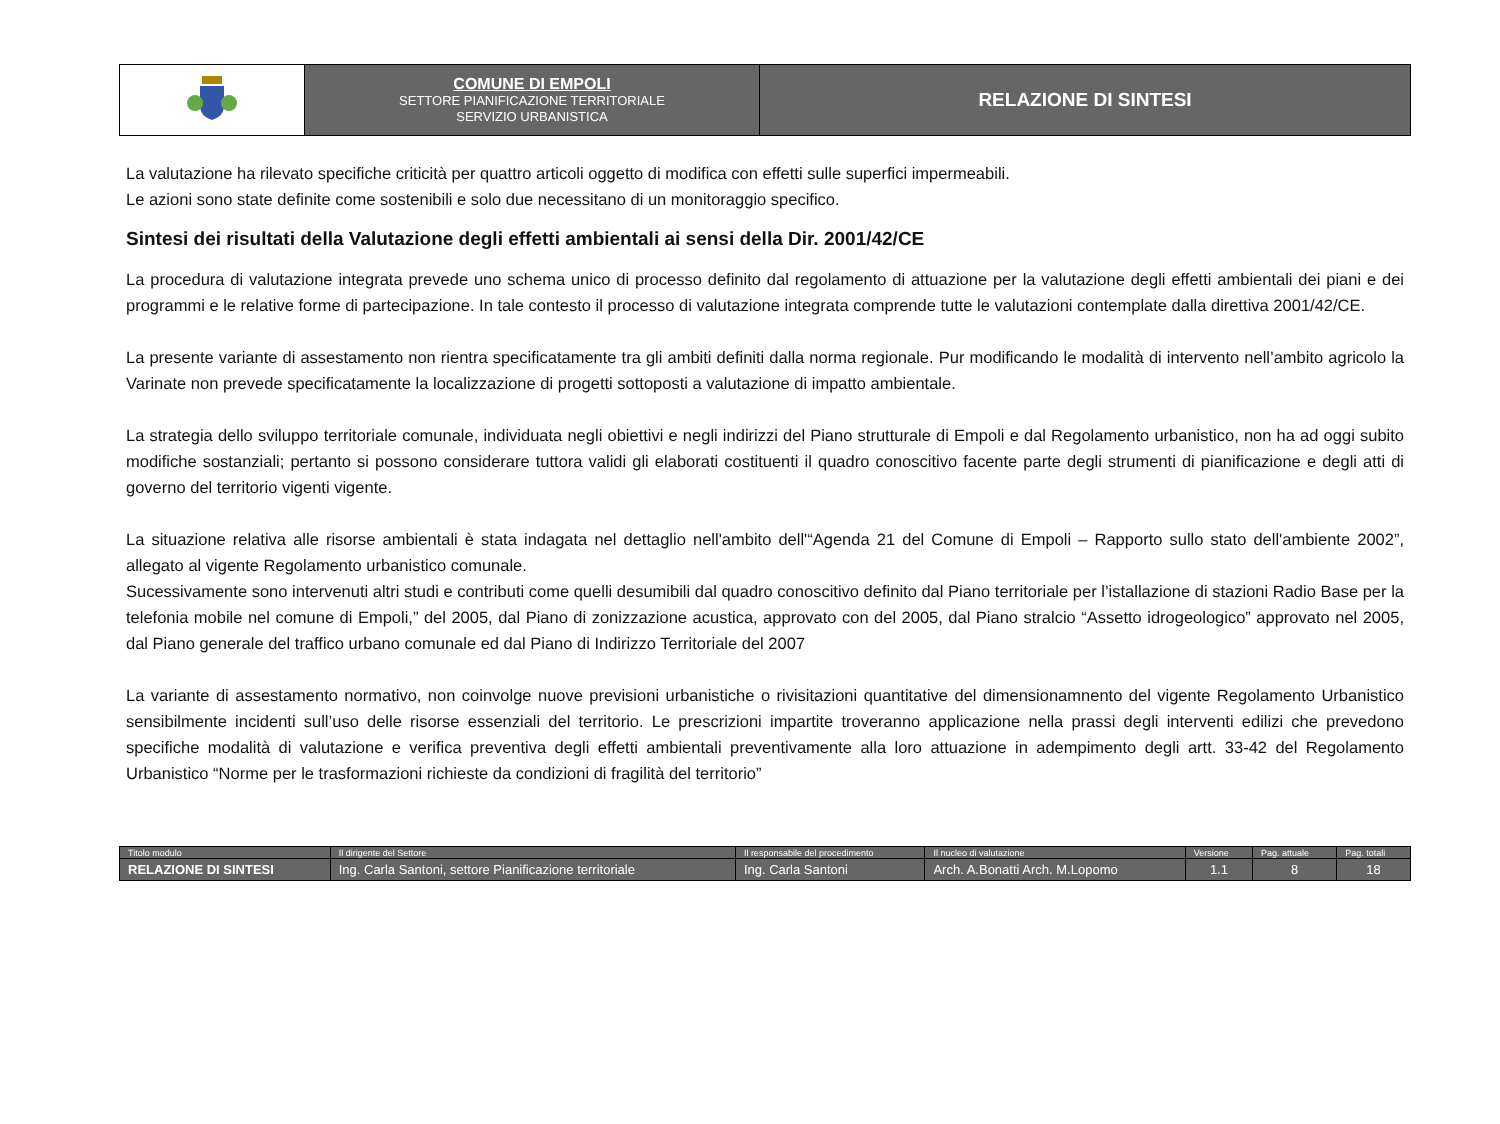| | COMUNE DI EMPOLI SETTORE PIANIFICAZIONE TERRITORIALE SERVIZIO URBANISTICA | RELAZIONE DI SINTESI |
La valutazione ha rilevato specifiche criticità per quattro articoli oggetto di modifica con effetti sulle superfici impermeabili.
Le azioni sono state definite come sostenibili e solo due necessitano di un monitoraggio specifico.
Sintesi dei risultati della Valutazione degli effetti ambientali ai sensi della Dir. 2001/42/CE
La procedura di valutazione integrata prevede uno schema unico di processo definito dal regolamento di attuazione per la valutazione degli effetti ambientali dei piani e dei programmi e le relative forme di partecipazione. In tale contesto il processo di valutazione integrata comprende tutte le valutazioni contemplate dalla direttiva 2001/42/CE.
La presente variante di assestamento non rientra specificatamente tra gli ambiti definiti dalla norma regionale. Pur modificando le modalità di intervento nell’ambito agricolo la Varinate non prevede specificatamente la localizzazione di progetti sottoposti a valutazione di impatto ambientale.
La strategia dello sviluppo territoriale comunale, individuata negli obiettivi e negli indirizzi del Piano strutturale di Empoli e dal Regolamento urbanistico, non ha ad oggi subito modifiche sostanziali; pertanto si possono considerare tuttora validi gli elaborati costituenti il quadro conoscitivo facente parte degli strumenti di pianificazione e degli atti di governo del territorio vigenti vigente.
La situazione relativa alle risorse ambientali è stata indagata nel dettaglio nell'ambito dell'“Agenda 21 del Comune di Empoli – Rapporto sullo stato dell'ambiente 2002”, allegato al vigente Regolamento urbanistico comunale.
Sucessivamente sono intervenuti altri studi e contributi come quelli desumibili dal quadro conoscitivo definito dal Piano territoriale per l’istallazione di stazioni Radio Base per la telefonia mobile nel comune di Empoli,” del 2005, dal Piano di zonizzazione acustica, approvato con del 2005, dal Piano stralcio “Assetto idrogeologico” approvato nel 2005, dal Piano generale del traffico urbano comunale ed dal Piano di Indirizzo Territoriale del 2007
La variante di assestamento normativo, non coinvolge nuove previsioni urbanistiche o rivisitazioni quantitative del dimensionamnento del vigente Regolamento Urbanistico sensibilmente incidenti sull’uso delle risorse essenziali del territorio. Le prescrizioni impartite troveranno applicazione nella prassi degli interventi edilizi che prevedono specifiche modalità di valutazione e verifica preventiva degli effetti ambientali preventivamente alla loro attuazione in adempimento degli artt. 33-42 del Regolamento Urbanistico “Norme per le trasformazioni richieste da condizioni di fragilità del territorio”
| Titolo modulo | Il dirigente del Settore | Il responsabile del procedimento | Il nucleo di valutazione | Versione | Pag. attuale | Pag. totali |
| RELAZIONE DI SINTESI | Ing. Carla Santoni, settore Pianificazione territoriale | Ing. Carla Santoni | Arch. A.Bonatti Arch. M.Lopomo | 1.1 | 8 | 18 |